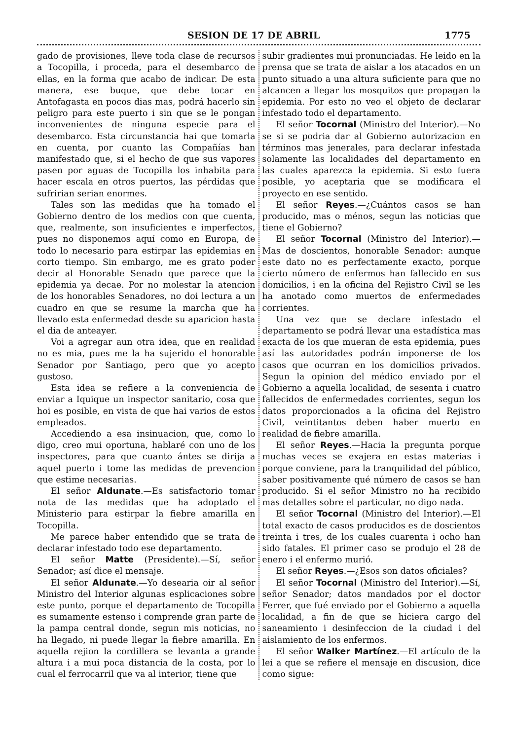SESION DE 17 DE ABRIL 1775
gado de provisiones, lleve toda clase de recursos a Tocopilla, i proceda, para el desembarco de ellas, en la forma que acabo de indicar. De esta manera, ese buque, que debe tocar en Antofagasta en pocos dias mas, podrá hacerlo sin peligro para este puerto i sin que se le pongan inconvenientes de ninguna especie para el desembarco. Esta circunstancia hai que tomarla en cuenta, por cuanto las Compañías han manifestado que, si el hecho de que sus vapores pasen por aguas de Tocopilla los inhabita para hacer escala en otros puertos, las pérdidas que sufririan serian enormes.
Tales son las medidas que ha tomado el Gobierno dentro de los medios con que cuenta, que, realmente, son insuficientes e imperfectos, pues no disponemos aquí como en Europa, de todo lo necesario para estirpar las epidemias en corto tiempo. Sin embargo, me es grato poder decir al Honorable Senado que parece que la epidemia ya decae. Por no molestar la atencion de los honorables Senadores, no doi lectura a un cuadro en que se resume la marcha que ha llevado esta enfermedad desde su aparicion hasta el dia de anteayer.
Voi a agregar aun otra idea, que en realidad no es mia, pues me la ha sujerido el honorable Senador por Santiago, pero que yo acepto gustoso.
Esta idea se refiere a la conveniencia de enviar a Iquique un inspector sanitario, cosa que hoi es posible, en vista de que hai varios de estos empleados.
Accediendo a esa insinuacion, que, como lo digo, creo mui oportuna, hablaré con uno de los inspectores, para que cuanto ántes se dirija a aquel puerto i tome las medidas de prevencion que estime necesarias.
El señor Aldunate.—Es satisfactorio tomar nota de las medidas que ha adoptado el Ministerio para estirpar la fiebre amarilla en Tocopilla.
Me parece haber entendido que se trata de declarar infestado todo ese departamento.
El señor Matte (Presidente).—Sí, señor Senador; así dice el mensaje.
El señor Aldunate.—Yo desearia oir al señor Ministro del Interior algunas esplicaciones sobre este punto, porque el departamento de Tocopilla es sumamente estenso i comprende gran parte de la pampa central donde, segun mis noticias, no ha llegado, ni puede llegar la fiebre amarilla. En aquella rejion la cordillera se levanta a grande altura i a mui poca distancia de la costa, por lo cual el ferrocarril que va al interior, tiene que
subir gradientes mui pronunciadas. He leido en la prensa que se trata de aislar a los atacados en un punto situado a una altura suficiente para que no alcancen a llegar los mosquitos que propagan la epidemia. Por esto no veo el objeto de declarar infestado todo el departamento.
El señor Tocornal (Ministro del Interior).—No se si se podria dar al Gobierno autorizacion en términos mas jenerales, para declarar infestada solamente las localidades del departamento en las cuales aparezca la epidemia. Si esto fuera posible, yo aceptaria que se modificara el proyecto en ese sentido.
El señor Reyes.—¿Cuántos casos se han producido, mas o ménos, segun las noticias que tiene el Gobierno?
El señor Tocornal (Ministro del Interior).—Mas de doscientos, honorable Senador: aunque este dato no es perfectamente exacto, porque cierto número de enfermos han fallecido en sus domicilios, i en la oficina del Rejistro Civil se les ha anotado como muertos de enfermedades corrientes.
Una vez que se declare infestado el departamento se podrá llevar una estadística mas exacta de los que mueran de esta epidemia, pues así las autoridades podrán imponerse de los casos que ocurran en los domicilios privados. Segun la opinion del médico enviado por el Gobierno a aquella localidad, de sesenta i cuatro fallecidos de enfermedades corrientes, segun los datos proporcionados a la oficina del Rejistro Civil, veintitantos deben haber muerto en realidad de fiebre amarilla.
El señor Reyes.—Hacia la pregunta porque muchas veces se exajera en estas materias i porque conviene, para la tranquilidad del público, saber positivamente qué número de casos se han producido. Si el señor Ministro no ha recibido mas detalles sobre el particular, no digo nada.
El señor Tocornal (Ministro del Interior).—El total exacto de casos producidos es de doscientos treinta i tres, de los cuales cuarenta i ocho han sido fatales. El primer caso se produjo el 28 de enero i el enfermo murió.
El señor Reyes.—¿Esos son datos oficiales?
El señor Tocornal (Ministro del Interior).—Sí, señor Senador; datos mandados por el doctor Ferrer, que fué enviado por el Gobierno a aquella localidad, a fin de que se hiciera cargo del saneamiento i desinfeccion de la ciudad i del aislamiento de los enfermos.
El señor Walker Martínez.—El artículo de la lei a que se refiere el mensaje en discusion, dice como sigue: